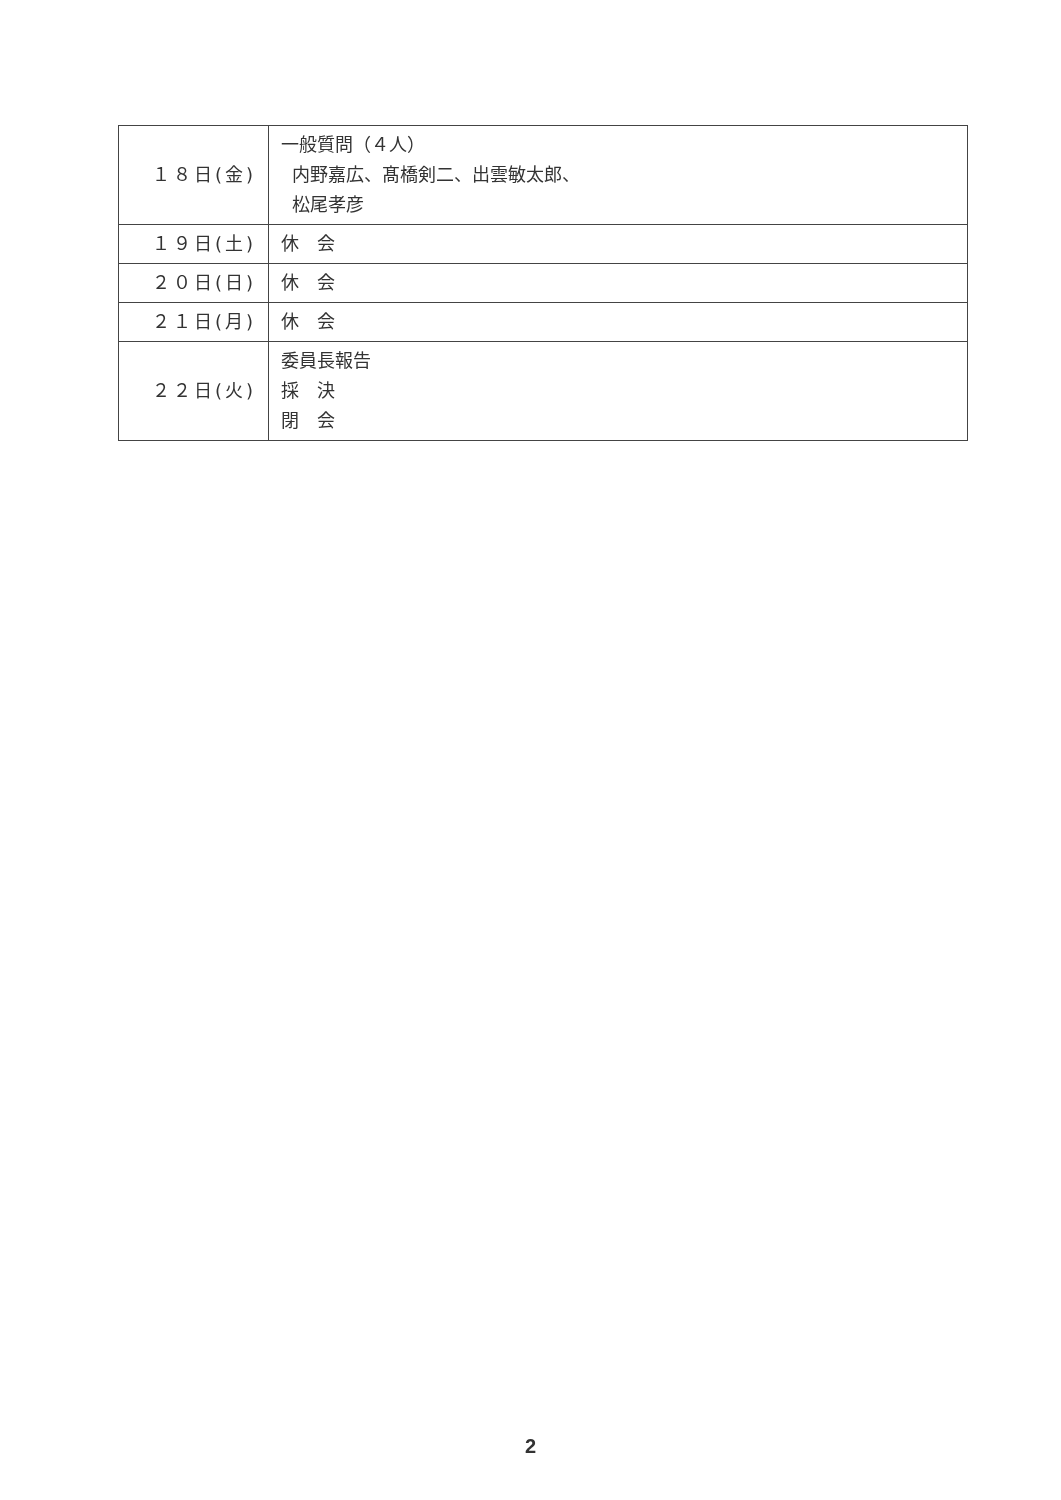| １８日(金) | 一般質問（４人） 内野嘉広、髙橋剣二、出雲敏太郎、 松尾孝彦 |
| １９日(土) | 休 会 |
| ２０日(日) | 休 会 |
| ２１日(月) | 休 会 |
| ２２日(火) | 委員長報告 採 決 閉 会 |
2